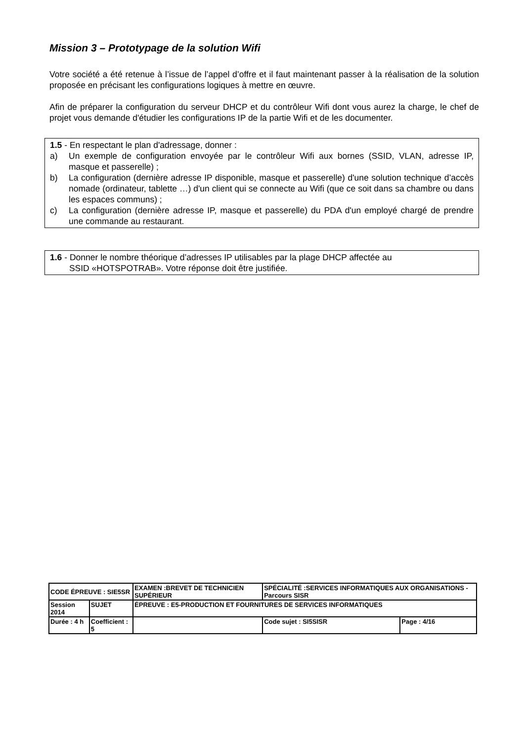Mission 3 – Prototypage de la solution Wifi
Votre société a été retenue à l’issue de l’appel d’offre et il faut maintenant passer à la réalisation de la solution proposée en précisant les configurations logiques à mettre en œuvre.
Afin de préparer la configuration du serveur DHCP et du contrôleur Wifi dont vous aurez la charge, le chef de projet vous demande d'étudier les configurations IP de la partie Wifi et de les documenter.
1.5 - En respectant le plan d'adressage, donner :
a) Un exemple de configuration envoyée par le contrôleur Wifi aux bornes (SSID, VLAN, adresse IP, masque et passerelle) ;
b) La configuration (dernière adresse IP disponible, masque et passerelle) d'une solution technique d’accès nomade (ordinateur, tablette …) d'un client qui se connecte au Wifi (que ce soit dans sa chambre ou dans les espaces communs) ;
c) La configuration (dernière adresse IP, masque et passerelle) du PDA d'un employé chargé de prendre une commande au restaurant.
1.6 - Donner le nombre théorique d’adresses IP utilisables par la plage DHCP affectée au
SSID «HOTSPOTRAB». Votre réponse doit être justifiée.
| CODE ÉPREUVE : SIE5SR | | EXAMEN :BREVET DE TECHNICIEN SUPÉRIEUR | SPÉCIALITÉ :SERVICES INFORMATIQUES AUX ORGANISATIONS - Parcours SISR | |
| Session 2014 | SUJET | ÉPREUVE : E5-PRODUCTION ET FOURNITURES DE SERVICES INFORMATIQUES | | |
| Durée : 4 h | Coefficient : 5 | | Code sujet : SI5SISR | Page : 4/16 |